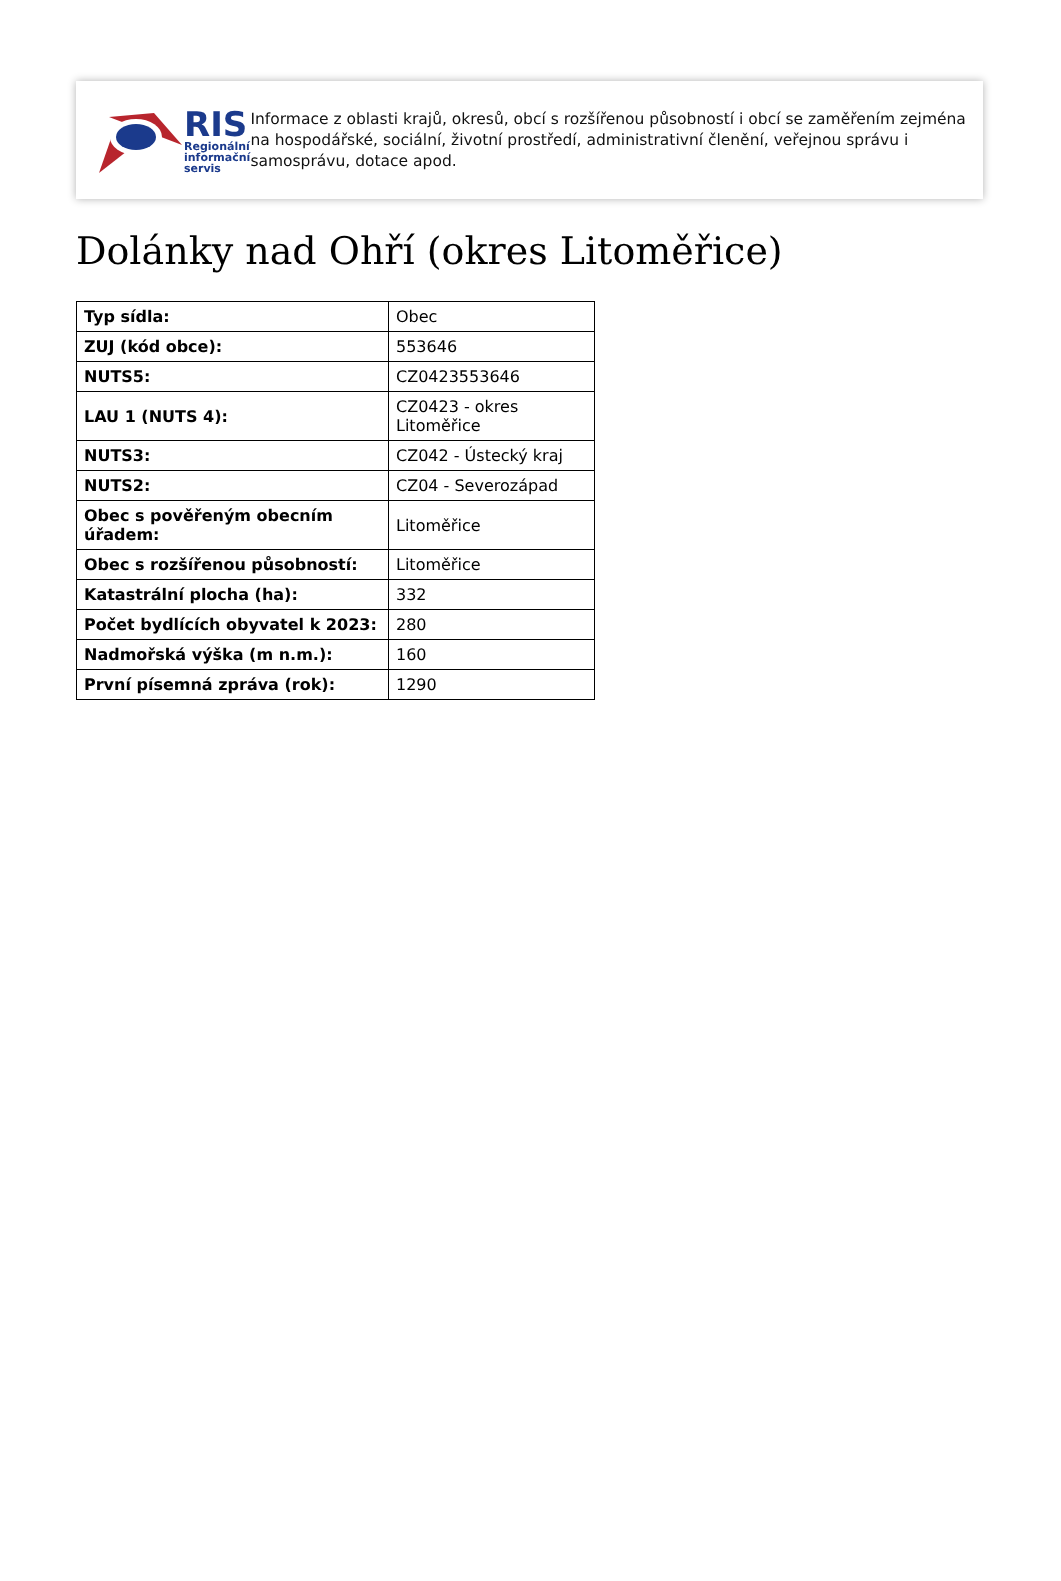RIS
Regionální
informační
servis
Informace z oblasti krajů, okresů, obcí s rozšířenou působností i obcí se zaměřením zejména na hospodářské, sociální, životní prostředí, administrativní členění, veřejnou správu i samosprávu, dotace apod.
Dolánky nad Ohří (okres Litoměřice)
| Typ sídla: | Obec |
| ZUJ (kód obce): | 553646 |
| NUTS5: | CZ0423553646 |
| LAU 1 (NUTS 4): | CZ0423 - okres Litoměřice |
| NUTS3: | CZ042 - Ústecký kraj |
| NUTS2: | CZ04 - Severozápad |
| Obec s pověřeným obecním úřadem: | Litoměřice |
| Obec s rozšířenou působností: | Litoměřice |
| Katastrální plocha (ha): | 332 |
| Počet bydlících obyvatel k 2023: | 280 |
| Nadmořská výška (m n.m.): | 160 |
| První písemná zpráva (rok): | 1290 |